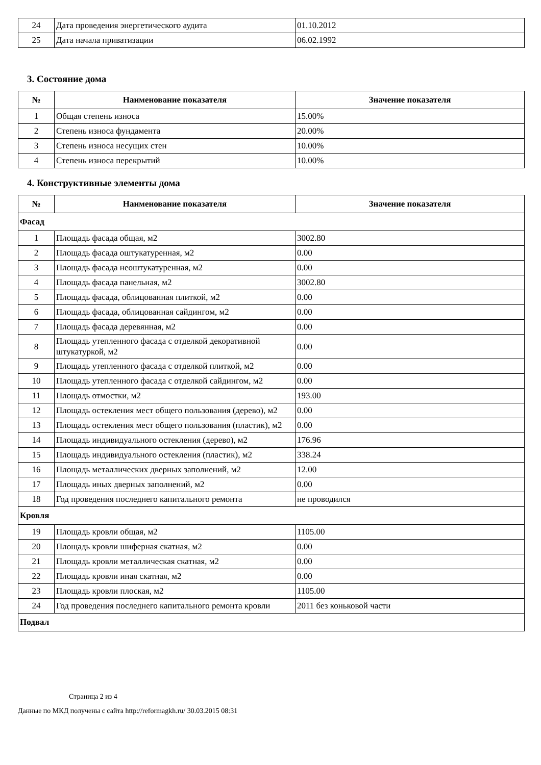| 24 | Дата проведения энергетического аудита | 01.10.2012 |
| 25 | Дата начала приватизации | 06.02.1992 |
3. Состояние дома
| № | Наименование показателя | Значение показателя |
| --- | --- | --- |
| 1 | Общая степень износа | 15.00% |
| 2 | Степень износа фундамента | 20.00% |
| 3 | Степень износа несущих стен | 10.00% |
| 4 | Степень износа перекрытий | 10.00% |
4. Конструктивные элементы дома
| № | Наименование показателя | Значение показателя |
| --- | --- | --- |
| Фасад | | |
| 1 | Площадь фасада общая, м2 | 3002.80 |
| 2 | Площадь фасада оштукатуренная, м2 | 0.00 |
| 3 | Площадь фасада неоштукатуренная, м2 | 0.00 |
| 4 | Площадь фасада панельная, м2 | 3002.80 |
| 5 | Площадь фасада, облицованная плиткой, м2 | 0.00 |
| 6 | Площадь фасада, облицованная сайдингом, м2 | 0.00 |
| 7 | Площадь фасада деревянная, м2 | 0.00 |
| 8 | Площадь утепленного фасада с отделкой декоративной штукатуркой, м2 | 0.00 |
| 9 | Площадь утепленного фасада с отделкой плиткой, м2 | 0.00 |
| 10 | Площадь утепленного фасада с отделкой сайдингом, м2 | 0.00 |
| 11 | Площадь отмостки, м2 | 193.00 |
| 12 | Площадь остекления мест общего пользования (дерево), м2 | 0.00 |
| 13 | Площадь остекления мест общего пользования (пластик), м2 | 0.00 |
| 14 | Площадь индивидуального остекления (дерево), м2 | 176.96 |
| 15 | Площадь индивидуального остекления (пластик), м2 | 338.24 |
| 16 | Площадь металлических дверных заполнений, м2 | 12.00 |
| 17 | Площадь иных дверных заполнений, м2 | 0.00 |
| 18 | Год проведения последнего капитального ремонта | не проводился |
| Кровля | | |
| 19 | Площадь кровли общая, м2 | 1105.00 |
| 20 | Площадь кровли шиферная скатная, м2 | 0.00 |
| 21 | Площадь кровли металлическая скатная, м2 | 0.00 |
| 22 | Площадь кровли иная скатная, м2 | 0.00 |
| 23 | Площадь кровли плоская, м2 | 1105.00 |
| 24 | Год проведения последнего капитального ремонта кровли | 2011 без коньковой части |
| Подвал | | |
Страница 2 из 4
Данные по МКД получены с сайта http://reformagkh.ru/ 30.03.2015 08:31